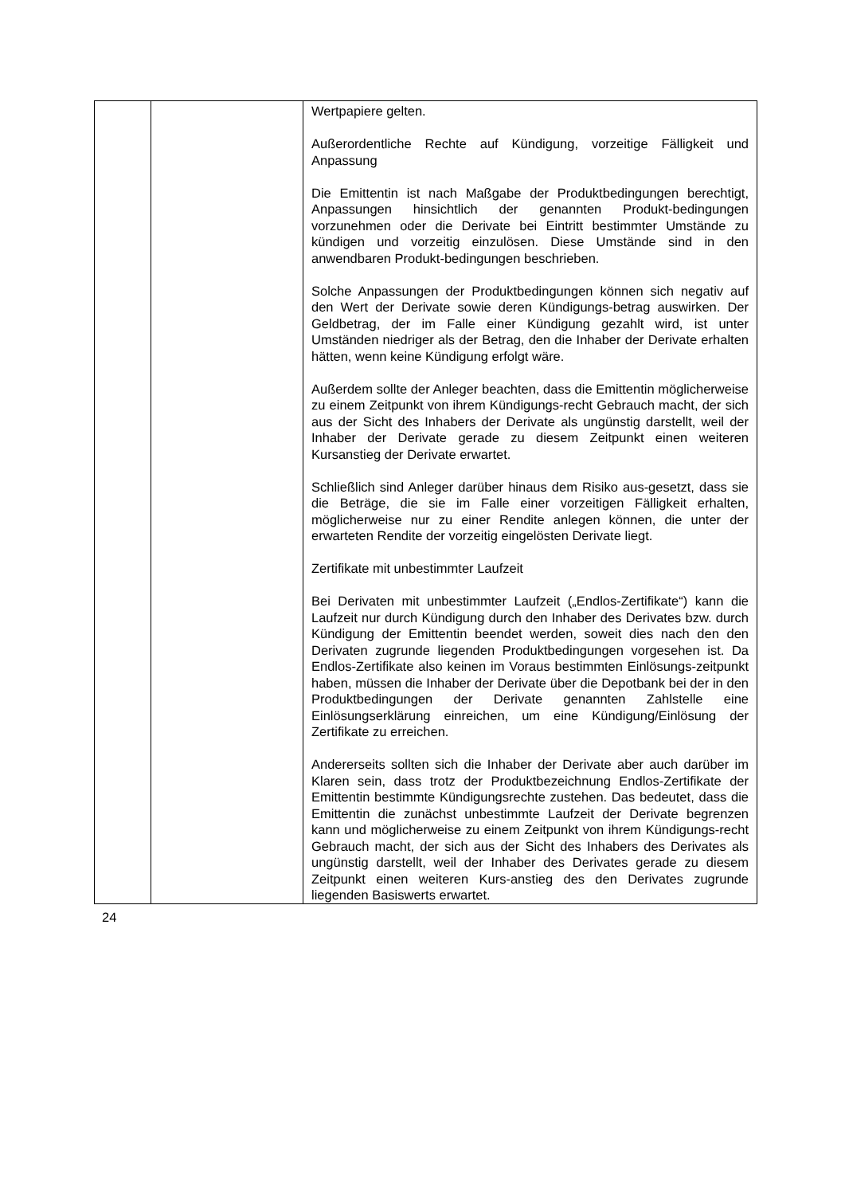| | | Wertpapiere gelten. Außerordentliche Rechte auf Kündigung, vorzeitige Fälligkeit und Anpassung Die Emittentin ist nach Maßgabe der Produktbedingungen berechtigt, Anpassungen hinsichtlich der genannten Produkt-bedingungen vorzunehmen oder die Derivate bei Eintritt bestimmter Umstände zu kündigen und vorzeitig einzulösen. Diese Umstände sind in den anwendbaren Produkt-bedingungen beschrieben. Solche Anpassungen der Produktbedingungen können sich negativ auf den Wert der Derivate sowie deren Kündigungs-betrag auswirken. Der Geldbetrag, der im Falle einer Kündigung gezahlt wird, ist unter Umständen niedriger als der Betrag, den die Inhaber der Derivate erhalten hätten, wenn keine Kündigung erfolgt wäre. Außerdem sollte der Anleger beachten, dass die Emittentin möglicherweise zu einem Zeitpunkt von ihrem Kündigungs-recht Gebrauch macht, der sich aus der Sicht des Inhabers der Derivate als ungünstig darstellt, weil der Inhaber der Derivate gerade zu diesem Zeitpunkt einen weiteren Kursanstieg der Derivate erwartet. Schließlich sind Anleger darüber hinaus dem Risiko aus-gesetzt, dass sie die Beträge, die sie im Falle einer vorzeitigen Fälligkeit erhalten, möglicherweise nur zu einer Rendite anlegen können, die unter der erwarteten Rendite der vorzeitig eingelösten Derivate liegt. Zertifikate mit unbestimmter Laufzeit Bei Derivaten mit unbestimmter Laufzeit („Endlos-Zertifikate“) kann die Laufzeit nur durch Kündigung durch den Inhaber des Derivates bzw. durch Kündigung der Emittentin beendet werden, soweit dies nach den den Derivaten zugrunde liegenden Produktbedingungen vorgesehen ist. Da Endlos-Zertifikate also keinen im Voraus bestimmten Einlösungs-zeitpunkt haben, müssen die Inhaber der Derivate über die Depotbank bei der in den Produktbedingungen der Derivate genannten Zahlstelle eine Einlösungserklärung einreichen, um eine Kündigung/Einlösung der Zertifikate zu erreichen. Andererseits sollten sich die Inhaber der Derivate aber auch darüber im Klaren sein, dass trotz der Produktbezeichnung Endlos-Zertifikate der Emittentin bestimmte Kündigungsrechte zustehen. Das bedeutet, dass die Emittentin die zunächst unbestimmte Laufzeit der Derivate begrenzen kann und möglicherweise zu einem Zeitpunkt von ihrem Kündigungs-recht Gebrauch macht, der sich aus der Sicht des Inhabers des Derivates als ungünstig darstellt, weil der Inhaber des Derivates gerade zu diesem Zeitpunkt einen weiteren Kurs-anstieg des den Derivates zugrunde liegenden Basiswerts erwartet. |
24